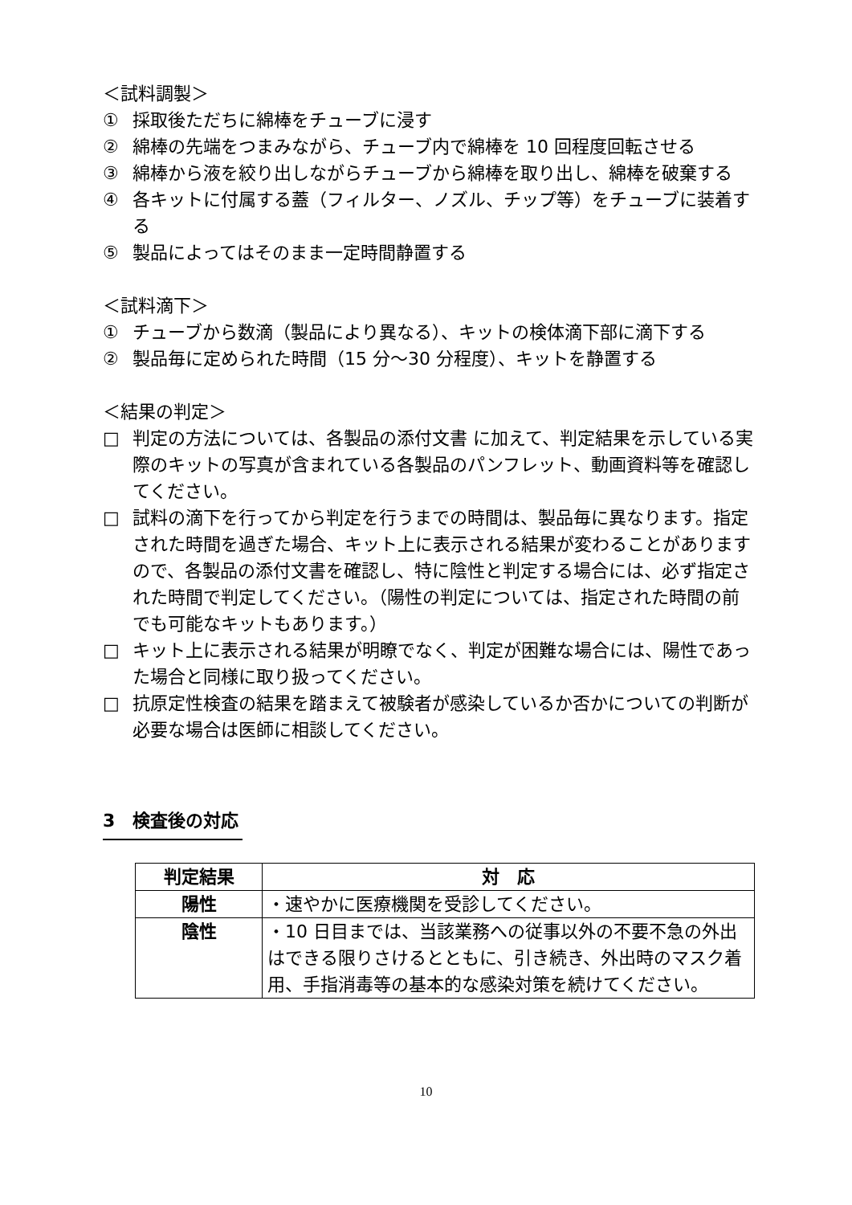＜試料調製＞
① 採取後ただちに綿棒をチューブに浸す
② 綿棒の先端をつまみながら、チューブ内で綿棒を 10 回程度回転させる
③ 綿棒から液を絞り出しながらチューブから綿棒を取り出し、綿棒を破棄する
④ 各キットに付属する蓋（フィルター、ノズル、チップ等）をチューブに装着する
⑤ 製品によってはそのまま一定時間静置する
＜試料滴下＞
① チューブから数滴（製品により異なる）、キットの検体滴下部に滴下する
② 製品毎に定められた時間（15 分～30 分程度）、キットを静置する
＜結果の判定＞
□ 判定の方法については、各製品の添付文書 に加えて、判定結果を示している実際のキットの写真が含まれている各製品のパンフレット、動画資料等を確認してください。
□ 試料の滴下を行ってから判定を行うまでの時間は、製品毎に異なります。指定された時間を過ぎた場合、キット上に表示される結果が変わることがありますので、各製品の添付文書を確認し、特に陰性と判定する場合には、必ず指定された時間で判定してください。（陽性の判定については、指定された時間の前でも可能なキットもあります。）
□ キット上に表示される結果が明瞭でなく、判定が困難な場合には、陽性であった場合と同様に取り扱ってください。
□ 抗原定性検査の結果を踏まえて被験者が感染しているか否かについての判断が必要な場合は医師に相談してください。
3　検査後の対応
| 判定結果 | 対 応 |
| --- | --- |
| 陽性 | ・速やかに医療機関を受診してください。 |
| 陰性 | ・10 日目までは、当該業務への従事以外の不要不急の外出はできる限りさけるとともに、引き続き、外出時のマスク着用、手指消毒等の基本的な感染対策を続けてください。 |
10